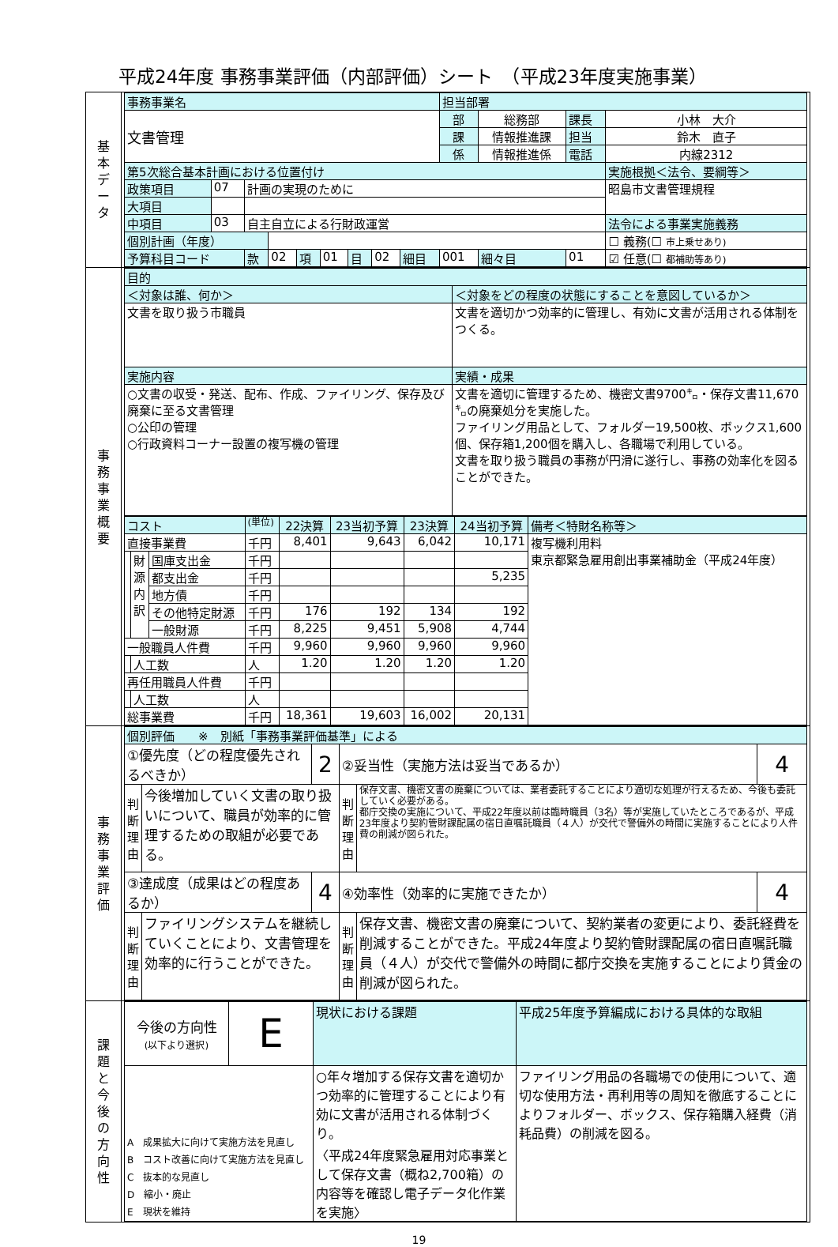平成24年度 事務事業評価（内部評価）シート　（平成23年度実施事業）
| 基 本 デ ー タ | / 事務事業名 / / / / / / / / / 担当部署 / / / / / 文書管理 / / / / / / / / / 部 / 総務部 / 課長 / 小林 大介 / / / / / / / / / / / 課 / 情報推進課 / 担当 / 鈴木 直子 / / / / / / / / / / / 係 / 情報推進係 / 電話 / 内線2312 / / 第5次総合基本計画における位置付け / / / / / / / / / / / / 実施根拠＜法令、要綱等＞ / / 政策項目 / 07 / 計画の実現のために / / / / / / / / / / 昭島市文書管理規程 / / 大項目 / / / / / / / / / / / / / / 中項目 / 03 / 自主自立による行財政運営 / / / / / / / / / / 法令による事業実施義務 / / 個別計画（年度） / / / / / / / / / / / / ☐ 義務(☐ 市上乗せあり) / / 予算科目コード / / 款 / 02 / 項 / 01 / 目 / 02 / 細目 / 001 / 細々目 / 01 / ☑ 任意(☐ 都補助等あり) / |
| 事 務 事 業 概 要 | / 目的 / / / ＜対象は誰、何か＞ / ＜対象をどの程度の状態にすることを意図しているか＞ / / 文書を取り扱う市職員 / 文書を適切かつ効率的に管理し、有効に文書が活用される体制をつくる。 / / 実施内容 / 実績・成果 / / ○文書の収受・発送、配布、作成、ファイリング、保存及び廃棄に至る文書管理 ○公印の管理 ○行政資料コーナー設置の複写機の管理 / 文書を適切に管理するため、機密文書9700㌔・保存文書11,670㌔の廃棄処分を実施した。 ファイリング用品として、フォルダー19,500枚、ボックス1,600個、保存箱1,200個を購入し、各職場で利用している。 文書を取り扱う職員の事務が円滑に遂行し、事務の効率化を図ることができた。 / / コスト / / / (単位) / 22決算 / 23当初予算 / 23決算 / 24当初予算 / 備考＜特財名称等＞ / / --- / --- / --- / --- / --- / --- / --- / --- / --- / / 直接事業費 / / / 千円 / 8,401 / 9,643 / 6,042 / 10,171 / 複写機利用料 東京都緊急雇用創出事業補助金（平成24年度） / / / 財 源 内 訳 / 国庫支出金 / 千円 / / / / / / / / / 都支出金 / 千円 / / / / 5,235 / / / / / 地方債 / 千円 / / / / / / / / / その他特定財源 / 千円 / 176 / 192 / 134 / 192 / / / / / 一般財源 / 千円 / 8,225 / 9,451 / 5,908 / 4,744 / / / 一般職員人件費 / / / 千円 / 9,960 / 9,960 / 9,960 / 9,960 / / / / 人工数 / / 人 / 1.20 / 1.20 / 1.20 / 1.20 / / / 再任用職員人件費 / / / 千円 / / / / / / / / 人工数 / / 人 / / / / / / / 総事業費 / / / 千円 / 18,361 / 19,603 / 16,002 / 20,131 / / |
| 事 務 事 業 評 価 | / 個別評価 ※ 別紙「事務事業評価基準」による / / / / / / / ①優先度（どの程度優先されるべきか） / / 2 / ②妥当性（実施方法は妥当であるか） / / 4 / / 判 断 理 由 / 今後増加していく文書の取り扱いについて、職員が効率的に管理するための取組が必要である。 / / 判 断 理 由 / 保存文書、機密文書の廃棄については、業者委託することにより適切な処理が行えるため、今後も委託していく必要がある。 都庁交換の実施について、平成22年度以前は臨時職員（3名）等が実施していたところであるが、平成23年度より契約管財課配属の宿日直嘱託職員（４人）が交代で警備外の時間に実施することにより人件費の削減が図られた。 / / / ③達成度（成果はどの程度あるか） / / 4 / ④効率性（効率的に実施できたか） / / 4 / / 判 断 理 由 / ファイリングシステムを継続していくことにより、文書管理を効率的に行うことができた。 / / 判 断 理 由 / 保存文書、機密文書の廃棄について、契約業者の変更により、委託経費を削減することができた。平成24年度より契約管財課配属の宿日直嘱託職員（４人）が交代で警備外の時間に都庁交換を実施することにより賃金の削減が図られた。 / / |
| 課 題 と 今 後 の 方 向 性 | / 今後の方向性 (以下より選択) / E / 現状における課題 / 平成25年度予算編成における具体的な取組 / / A 成果拡大に向けて実施方法を見直し B コスト改善に向けて実施方法を見直し C 抜本的な見直し D 縮小・廃止 E 現状を維持 / / ○年々増加する保存文書を適切かつ効率的に管理することにより有効に文書が活用される体制づくり。 〈平成24年度緊急雇用対応事業として保存文書（概ね2,700箱）の内容等を確認し電子データ化作業を実施〉 / ファイリング用品の各職場での使用について、適切な使用方法・再利用等の周知を徹底することによりフォルダー、ボックス、保存箱購入経費（消耗品費）の削減を図る。 / |
19